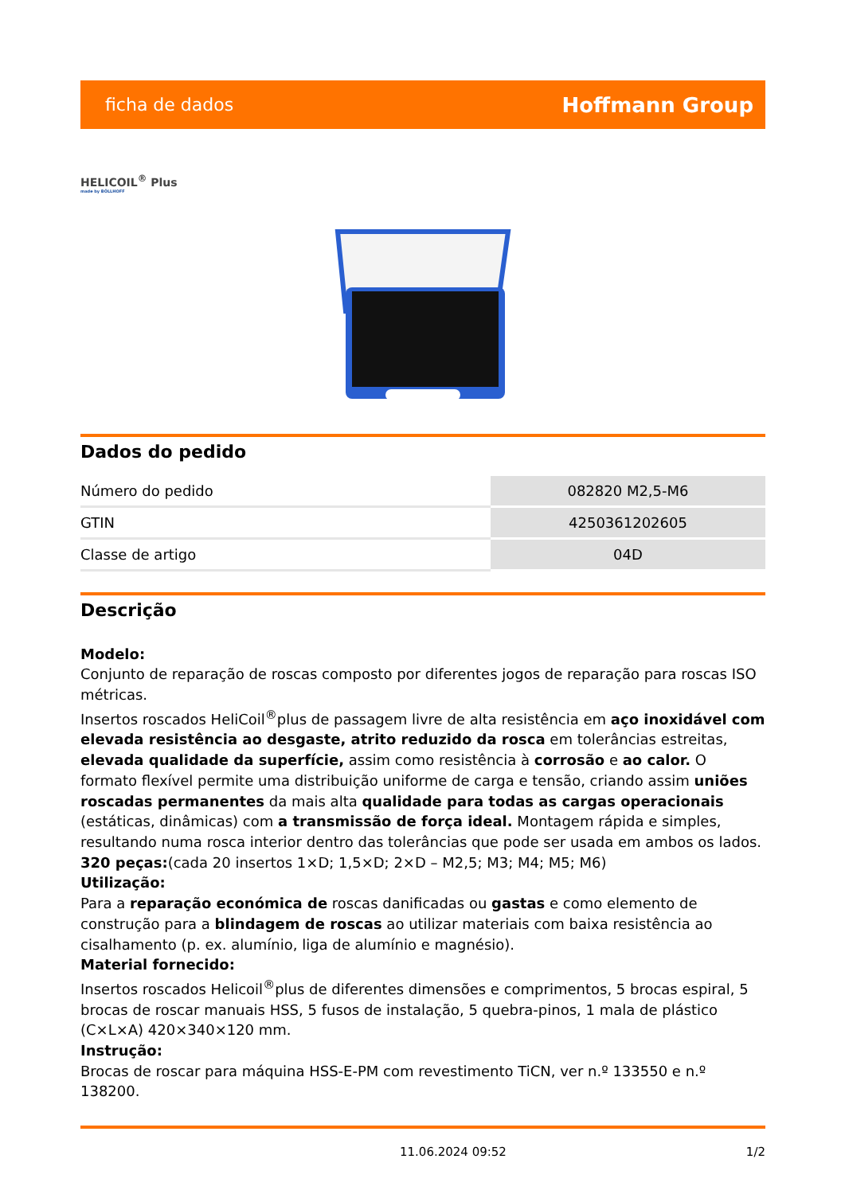ficha de dados Hoffmann Group
HELICOIL<sup>®</sup> Plus
made by BÖLLHOFF
Dados do pedido
| Número do pedido | 082820 M2,5-M6 |
| GTIN | 4250361202605 |
| Classe de artigo | 04D |
Descrição
Modelo:
Conjunto de reparação de roscas composto por diferentes jogos de reparação para roscas ISO métricas.
Insertos roscados HeliCoil<sup>®</sup>plus de passagem livre de alta resistência em aço inoxidável com elevada resistência ao desgaste, atrito reduzido da rosca em tolerâncias estreitas, elevada qualidade da superfície, assim como resistência à corrosão e ao calor. O formato flexível permite uma distribuição uniforme de carga e tensão, criando assim uniões roscadas permanentes da mais alta qualidade para todas as cargas operacionais (estáticas, dinâmicas) com a transmissão de força ideal. Montagem rápida e simples, resultando numa rosca interior dentro das tolerâncias que pode ser usada em ambos os lados. 320 peças:(cada 20 insertos 1×D; 1,5×D; 2×D – M2,5; M3; M4; M5; M6)
Utilização:
Para a reparação económica de roscas danificadas ou gastas e como elemento de construção para a blindagem de roscas ao utilizar materiais com baixa resistência ao cisalhamento (p. ex. alumínio, liga de alumínio e magnésio).
Material fornecido:
Insertos roscados Helicoil<sup>®</sup>plus de diferentes dimensões e comprimentos, 5 brocas espiral, 5 brocas de roscar manuais HSS, 5 fusos de instalação, 5 quebra-pinos, 1 mala de plástico (C×L×A) 420×340×120 mm.
Instrução:
Brocas de roscar para máquina HSS-E-PM com revestimento TiCN, ver n.º 133550 e n.º 138200.
11.06.2024 09:52 1/2